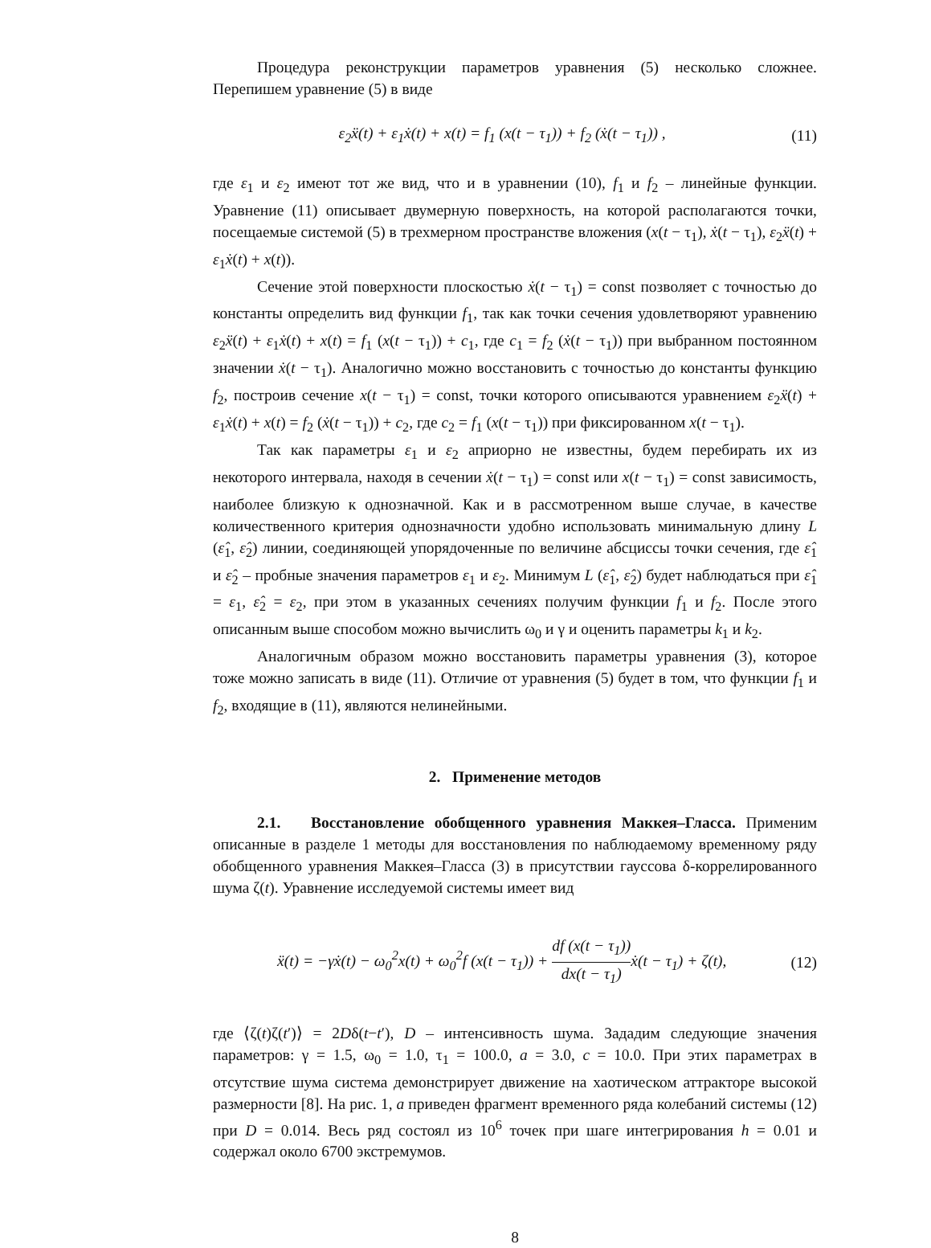Процедура реконструкции параметров уравнения (5) несколько сложнее. Перепишем уравнение (5) в виде
ε<sub>2</sub>ẍ(t) + ε<sub>1</sub>ẋ(t) + x(t) = f<sub>1</sub> (x(t − τ<sub>1</sub>)) + f<sub>2</sub> (ẋ(t − τ<sub>1</sub>)) , (11)
где ε<sub>1</sub> и ε<sub>2</sub> имеют тот же вид, что и в уравнении (10), f<sub>1</sub> и f<sub>2</sub> – линейные функции. Уравнение (11) описывает двумерную поверхность, на которой располагаются точки, посещаемые системой (5) в трехмерном пространстве вложения (x(t − τ<sub>1</sub>), ẋ(t − τ<sub>1</sub>), ε<sub>2</sub>ẍ(t) + ε<sub>1</sub>ẋ(t) + x(t)).
Сечение этой поверхности плоскостью ẋ(t − τ<sub>1</sub>) = const позволяет с точностью до константы определить вид функции f<sub>1</sub>, так как точки сечения удовлетворяют уравнению ε<sub>2</sub>ẍ(t) + ε<sub>1</sub>ẋ(t) + x(t) = f<sub>1</sub> (x(t − τ<sub>1</sub>)) + c<sub>1</sub>, где c<sub>1</sub> = f<sub>2</sub> (ẋ(t − τ<sub>1</sub>)) при выбранном постоянном значении ẋ(t − τ<sub>1</sub>). Аналогично можно восстановить с точностью до константы функцию f<sub>2</sub>, построив сечение x(t − τ<sub>1</sub>) = const, точки которого описываются уравнением ε<sub>2</sub>ẍ(t) + ε<sub>1</sub>ẋ(t) + x(t) = f<sub>2</sub> (ẋ(t − τ<sub>1</sub>)) + c<sub>2</sub>, где c<sub>2</sub> = f<sub>1</sub> (x(t − τ<sub>1</sub>)) при фиксированном x(t − τ<sub>1</sub>).
Так как параметры ε<sub>1</sub> и ε<sub>2</sub> априорно не известны, будем перебирать их из некоторого интервала, находя в сечении ẋ(t − τ<sub>1</sub>) = const или x(t − τ<sub>1</sub>) = const зависимость, наиболее близкую к однозначной. Как и в рассмотренном выше случае, в качестве количественного критерия однозначности удобно использовать минимальную длину L (ε̂<sub>1</sub>, ε̂<sub>2</sub>) линии, соединяющей упорядоченные по величине абсциссы точки сечения, где ε̂<sub>1</sub> и ε̂<sub>2</sub> – пробные значения параметров ε<sub>1</sub> и ε<sub>2</sub>. Минимум L (ε̂<sub>1</sub>, ε̂<sub>2</sub>) будет наблюдаться при ε̂<sub>1</sub> = ε<sub>1</sub>, ε̂<sub>2</sub> = ε<sub>2</sub>, при этом в указанных сечениях получим функции f<sub>1</sub> и f<sub>2</sub>. После этого описанным выше способом можно вычислить ω<sub>0</sub> и γ и оценить параметры k<sub>1</sub> и k<sub>2</sub>.
Аналогичным образом можно восстановить параметры уравнения (3), которое тоже можно записать в виде (11). Отличие от уравнения (5) будет в том, что функции f<sub>1</sub> и f<sub>2</sub>, входящие в (11), являются нелинейными.
2. Применение методов
2.1. Восстановление обобщенного уравнения Маккея–Гласса. Применим описанные в разделе 1 методы для восстановления по наблюдаемому временному ряду обобщенного уравнения Маккея–Гласса (3) в присутствии гауссова δ-коррелированного шума ζ(t). Уравнение исследуемой системы имеет вид
ẍ(t) = −γẋ(t) − ω<sub>0</sub><sup>2</sup>x(t) + ω<sub>0</sub><sup>2</sup>f (x(t − τ<sub>1</sub>)) + df (x(t − τ<sub>1</sub>)) dx(t − τ<sub>1</sub>) ẋ(t − τ<sub>1</sub>) + ζ(t), (12)
где ⟨ζ(t)ζ(t′)⟩ = 2Dδ(t−t′), D – интенсивность шума. Зададим следующие значения параметров: γ = 1.5, ω<sub>0</sub> = 1.0, τ<sub>1</sub> = 100.0, a = 3.0, c = 10.0. При этих параметрах в отсутствие шума система демонстрирует движение на хаотическом аттракторе высокой размерности [8]. На рис. 1, a приведен фрагмент временного ряда колебаний системы (12) при D = 0.014. Весь ряд состоял из 10<sup>6</sup> точек при шаге интегрирования h = 0.01 и содержал около 6700 экстремумов.
8